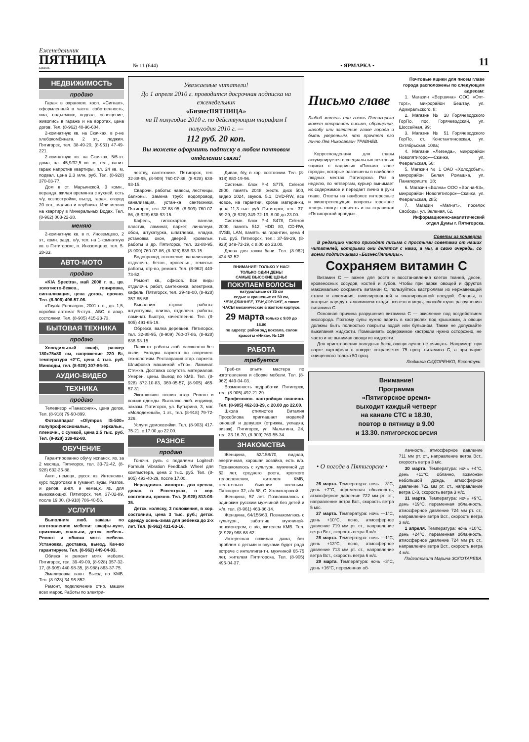Еженедельник
ПЯТНИЦА
БИЗНЕС
№ 11 (644)
• ЯРМАРКА •
11
НЕДВИЖИМОСТЬ
продаю
Гараж в охраняем. кооп. «Сигнал», оформленный в частн. собственность, яма, подъемник, подвал, освещение, живопись в гараже и на воротах, цена догов. Тел. (8-962) 40-96-604.
2-комнатную кв. на Скачках, в р-не хлебокомбината, 2 эт., лоджия. Пятигорск, тел. 38-49-20, (8-961) 47-49-221.
2-комнатную кв. на Скачках, 5/5-эт. дома, пл. 45,9/32,5 кв. м, тел., капит. гараж напротив квартиры, пл. 24 кв. м, подвал, цена 2,3 млн. руб. Тел. (8-928) 370-03-77.
Дом в ст. Марьинской, 3 комн., веранда, жилая времянка с кухней, есть ч/у, хозпостройки, въезд, гараж, огород 20 сот., малина и клубника. Или меняю на квартиру в Минеральных Водах. Тел. (8-962) 003-22-38.
меняю
2-комнатную кв. в п. Иноземцево, 2 эт., комн. разд., в/у, тел. на 1-комнатную кв. в Пятигорске, п. Иноземцево, тел. 5-28-33.
АВТО-МОТО
продаю
«KIA Spectra», май 2008 г. в., цв. золотисто-бежев., тонировка, сигнализация, цена догов., срочно. Тел. (8-906) 496-57-06.
«Toyota Funcargo», 2001 г. в., дв. 1,5, коробка автомат 5-ступ., АБС, в авар. состоянии. Тел. (8-905) 415-23-73.
БЫТОВАЯ ТЕХНИКА
продаю
Холодильный шкаф, размер 180х75х80 см, напряжение 220 Вт, температура +2°С, цена 4 тыс. руб. Минводы, тел. (8-928) 307-86-91.
АУДИО-ВИДЕО
ТЕХНИКА
продаю
Телевизор «Панасоник», цена догов. Тел. (8-918) 79-90-899.
Фотоаппарат «Olympus IS-500» полупрофессиональн., зеркальн., пленочн., с сумкой, цена 2,5 тыс. руб. Тел. (8-928) 339-82-80.
ОБУЧЕНИЕ
Гарантированно обучу испанск. яз. за 2 месяца. Пятигорск, тел. 33-72-42, (8-928) 632-35-88.
Англ., немецк., русск. яз. Интенсивн. курс подготовки в гуманит. вузы. Разгов. и делов. англ. и немецк. яз. для выезжающих. Пятигорск, тел. 37-02-89, после 19.00, (8-918) 786-40-56.
УСЛУГИ
Выполним люб. заказы по изготовлению мебели: шкафы-купе, прихожии, спальни, детск. мебель. Ремонт и обивка мягк. мебели. Установка, доставка, выезд. Кач-во гарантируем. Тел. (8-962) 449-04-03.
Обивка и ремонт мягк. мебели. Пятигорск, тел. 39-49-09, (8-928) 357-32-17, (8-905) 440-98-35, (8-988) 863-37-75.
Эмалировка ванн. Выезд по КМВ. Тел. (8-928) 34-96-852.
Ремонт, подключение стир. машин всех марок. Работы по электри-
Уважаемые читатели!
До 1 апреля 2010 г. проводится досрочная подписка на еженедельник
«БизнесПЯТНИЦА»
на II полугодие 2010 г. по действующим тарифам I полугодия 2010 г. —
112 руб. 20 коп.
Вы можете оформить подписку в любом почтовом отделении связи!
честву, сантехнике. Пятигорск, тел. 32-88-95, (8-909) 760-07-86, (8-928) 638-93-15.
Сварочн. работы: навесы, лестницы, балконы. Замена труб: водопровод, канализация, устан-ка сантехники. Пятигорск, тел. 32-88-95, (8-909) 760-07-86, (8-928) 638-93-15.
Кафель, гипсокартон, панели, пластик, ламинат, паркет, линолеум, обои, штукатурка, шпатлевка, кладка, установка окон, дверей, кровельн. работы и др. Пятигорск, тел. 32-88-95, (8-909) 760-07-86, (8-928) 638-93-15.
Водопровод, отопление, канализация, отделочн., бетон., кровельн., земельн. работы, стр-во, ремонт. Тел. (8-962) 440-73-52.
Ремонт кв., офисов. Все виды отделочн. работ, сантехника, электрика, кафель. Пятигорск, тел. 39-48-00, (8-928) 357-85-56.
Выполним строит. работы: штукатурка, плитка, отделочн. работы, ламинат. Быстро, качественно. Тел. (8-905) 491-65-19.
Обрезка, валка деревьев. Пятигорск, тел. 32-88-95, (8-909) 760-07-86, (8-928) 638-93-15.
Паркетн. работы люб. сложности без пыли. Укладка паркета по современ. технологиям. Реставрация стар. паркета. Шлифовка машинкой «Trio». Ламинат. Стяжка. Доставка сопутств. материалов. Умерен. цены. Выезд по КМВ. Тел. (8-928) 372-10-83, 369-05-57, (8-905) 465-57-31.
Эксклюзивн. пошив штор. Ремонт и пошив одежды. Выполню люб. индивид. заказы. Пятигорск, ул. Бутырина, 3, маг. «Молодежный», 1 эт., тел. (8-918) 79-72-326.
Услуги домохозяйки. Тел. (8-903) 417-75-21, с 17.00 до 22.00.
РАЗНОЕ
продаю
Гоночн. руль с педалями Logitech Formula Vibration Feedback Wheel для компьютера, цена 2 тыс. руб. Тел. (8-905) 493-40-29, после 17.00.
Нераздвижн. импортн. два кресла, диван, в Ессентуках, в хор. состоянии, срочно. Тел. (8-928) 813-08-35.
Детск. коляску, 3 положения, в хор. состоянии, цена 3 тыс. руб.; детск. одежду осень-зима для ребенка до 2-х лет. Тел. (8-962) 431-63-16.
Диван, б/у, в хор. состоянии. Тел. (8-918) 880-19-96.
Системн. блок P-4 S775, Celeron 2800, память 2048, жестк. диск 500, видео 1024, звуков. 5.1, DVD-RW, все новое, на гарантии, кроме материнки, цена 11,3 тыс. руб. Пятигорск, тел.: 37-59-29, (8-928) 349-72-19, 8.00 до 23.00.
Системн. блок P-4 S478, Celeron 2000, память 512, HDD 80, CD-RW, 4VSB, LAN, память на гарантии, цена 4 тыс. руб. Пятигорск, тел.: 37-59-29, (8-928) 349-72-19, с 8.00 до 23.00.
Дрова для топки бани. Тел. (8-962) 424-53-52.
ВНИМАНИЕ! ТОЛЬКО У НАС!
ТОЛЬКО ОДИН ДЕНЬ!
САМЫЕ ВЫСОКИЕ ЦЕНЫ!
ПОКУПАЕМ ВОЛОСЫ
натуральные от 35 см
седые и крашеные от 50 см,
ЧЕМ ДЛИННЕЕ, ТЕМ ДОРОЖЕ, а также
ЧАСЫ механические в желтом корпусе.
29 марта только с 9.00 до 16.00
по адресу: район ж/д вокзала, салон красоты «Ника». № 129
РАБОТА
требуется
Треб-ся опытн. мастера по изготовлению и сборке мебели. Тел. (8-962) 449-04-03.
Возможность подработки. Пятигорск, тел. (8-905) 492-21-29.
Профессион. настройщик пианино. Тел. (8-905) 462-33-29, с 20.00 до 22.00.
Школа стилистов Виталия Прособлова приглашает моделей юношей и девушек (стрижка, укладка, визаж). Пятигорск, ул. Малыгина, 24, тел. 33-16-70, (8-909) 769-55-34.
ЗНАКОМСТВА
Женщина, 52/158/70, видная, энергичная, хорошая хозяйка, есть в/о. Познакомлюсь с культурн. мужчиной до 62 лет, среднего роста, крепкого телосложения, жителем КМВ, желательно бывшим военным. Пятигорск-32, а/я 58, С. Холмогоровой.
Женщина, 57 лет. Познакомлюсь с одиноким русским мужчиной без детей и ж/п. тел. (8-961) 463-86-14.
Женщина, 64/156/63. Познакомлюсь с культурн., заботлив. мужчиной-пенсионером, с в/о, жителем КМВ. Тел. (8-928) 968-68-62.
Интересная пожилая дама, без проблем с детьми и внуками будет рада встрече с интеллигентн. мужчиной 65-75 лет, жителем Пятигорска. Тел. (8-905) 496-04-37.
Письмо главе
Любой житель или гость Пятигорска может отправить письмо, обращение, жалобу или заявление главе города и быть уверенным, что прочтет его лично Лев Николаевич ТРАВНЕВ.
Корреспонденция для главы аккумулируется в специальных почтовых ящиках с надписью «Письмо главе города», которые развешены в наиболее людных местах Пятигорска. Раз в неделю, по четвергам, курьер вынимает их содержимое и передает лично в руки главе. Ответы на наиболее интересные и животрепещущие вопросы горожане теперь смогут прочесть и на страницах «Пятигорской правды».
Почтовые ящики для писем главе города расположены по следующим адресам:
1. Магазин «Вершина» ООО «Опт-торг», микрорайон Бештау, ул. Адмиральского, 8;
2. Магазин № 18 Горячеводского ГорПо, пос. Горячеводский, ул. Шоссейная, 99;
3. Магазин № 51 Горячеводского ГорПо, ст. Константиновская, ул. Октябрьская, 108а;
4. Магазин «Легенда», микрорайон Новопятигорск—Скачки, ул. Февральская, 60;
5. Магазин № 1 ОАО «Холодсбыт», микрорайон Белая Ромашка, ул. Панагюриште, 18;
6. Магазин «Волна» ООО «Волна-93», микрорайон Новопятигорск—Скачки, ул. Февральская, 285;
7. Магазин «Магнит», поселок Свободы, ул. Зеленая, 62.
Информационно-аналитический отдел Думы г. Пятигорска.
Советы из конверта
В редакцию часто приходят письма с простыми советами от наших читателей, которыми они делятся с нами, а мы, в свою очередь, со всеми подписчиками «БизнесПятницы».
Сохраняем витамин С
Витамин С — важен для роста и восстановления клеток тканей, десен, кровеносных сосудов, костей и зубов. Чтобы при варке овощей и фруктов максимально сохранить витамин С, пользуйтесь кастрюлями из нержавеющей стали и алюминия, никелированной и эмалированной посудой. Сплавы, в которые наряду с алюминием входят железо и медь, способствуют разрушению витамина С.
Основная причина разрушения витамина С — окисление под воздействием кислорода. Поэтому супы нужно варить в кастрюлях под крышками, а овощи должны быть полностью покрыты водой или бульоном. Также не допускайте выкипания жидкости. Помешивать содержимое кастрюли нужно осторожно, не часто и не вынимая овощи из жидкости.
Для приготовления холодных блюд овощи лучше не очищать. Например, при варке картофеля в кожуре сохраняется 75 проц. витамина С, а при варке очищенного только 50 проц.
Людмила СИДОРЕНКО, Ессентуки.
Внимание!
Программа
«Пятигорское время»
выходит каждый четверг
на канале СТС в 18.30,
повтор в пятницу в 9.00
и 13.30. ПЯТИГОРСКОЕ ВРЕМЯ
• О погоде в Пятигорске •
26 марта. Температура: ночь —3°С, день +7°С, переменная облачность, атмосферное давление 722 мм рт. ст., направление ветра Вст., скорость ветра 5 м/с.
27 марта. Температура: ночь —1°С, день +10°С, ясно, атмосферное давление 719 мм рт. ст., направление ветра Вст., скорость ветра 8 м/с.
28 марта. Температура: ночь —1°С, день +13°С, ясно, атмосферное давление 713 мм рт. ст., направление ветра Вст., скорость ветра 6 м/с.
29 марта. Температура: ночь +3°С, день +16°С, переменная об-
лачность, атмосферное давление 711 мм рт. ст., направление ветра Вст., скорость ветра 3 м/с.
30 марта. Температура: ночь +4°С, день +11°С, облачно, возможен небольшой дождь, атмосферное давление 722 мм рт. ст., направление ветра С-З, скорость ветра 3 м/с.
31 марта. Температура: ночь +9°С, день +19°С, переменная облачность, атмосферное давление 724 мм рт. ст., направление ветра Вст., скорость ветра 3 м/с.
1 апреля. Температура: ночь +10°С, день +24°С, переменная облачность, атмосферное давление 724 мм рт. ст., направление ветра Вст., скорость ветра 4 м/с.
Подготовила Марина ЗОЛОТАРЕВА.